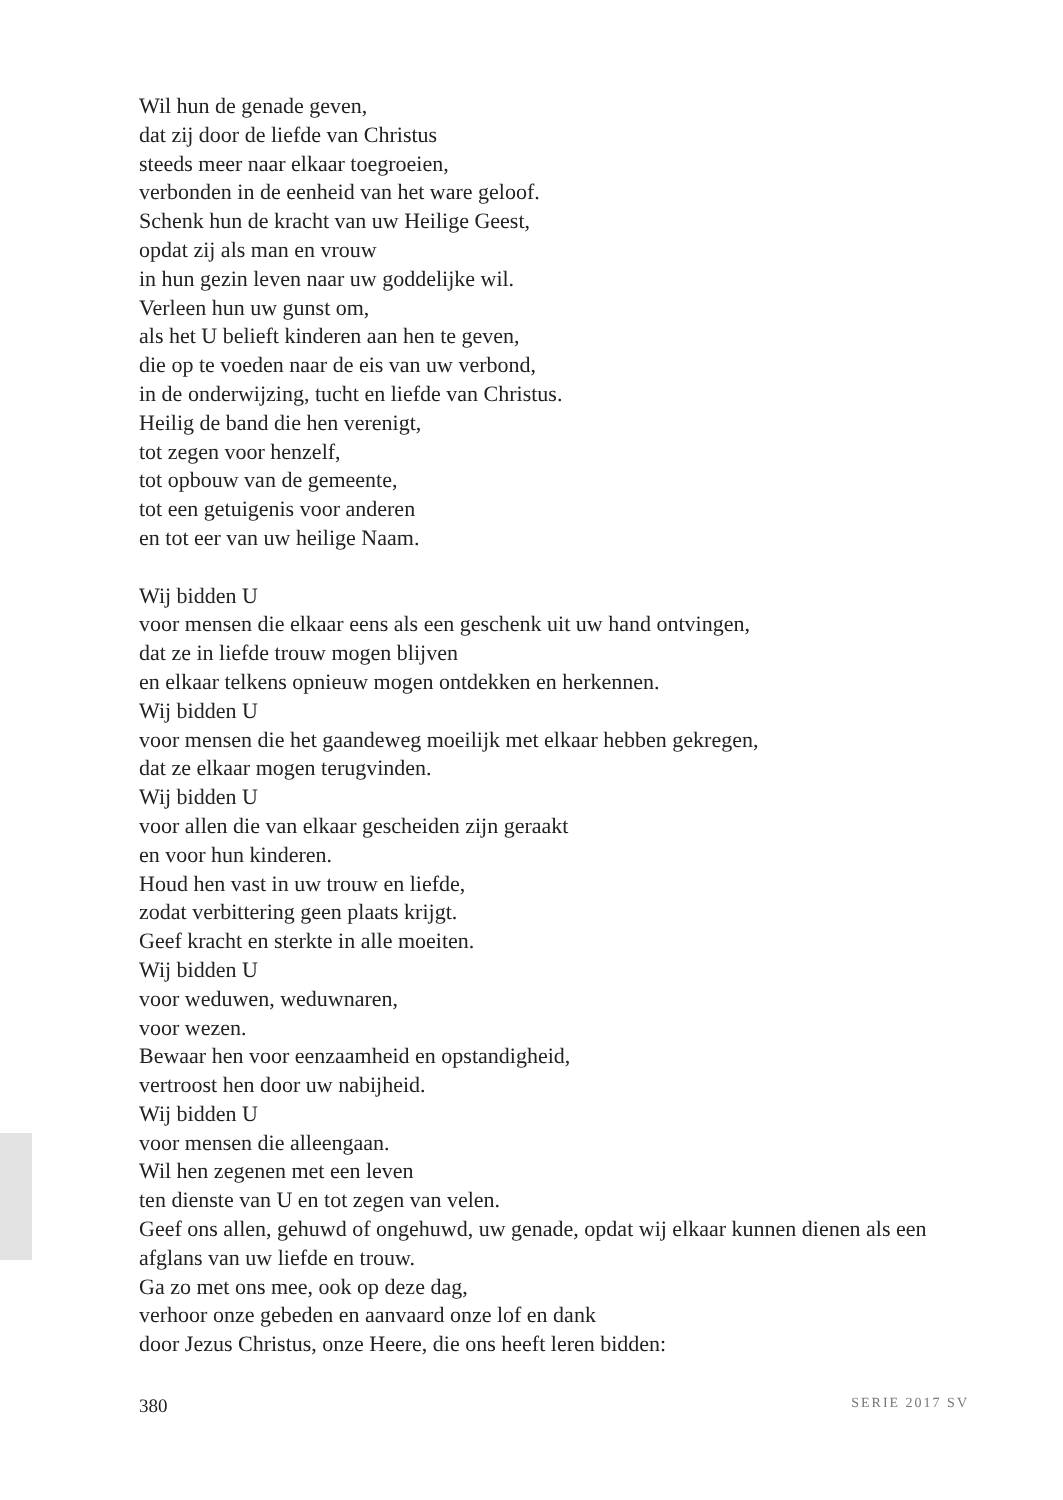Wil hun de genade geven,
dat zij door de liefde van Christus
steeds meer naar elkaar toegroeien,
verbonden in de eenheid van het ware geloof.
Schenk hun de kracht van uw Heilige Geest,
opdat zij als man en vrouw
in hun gezin leven naar uw goddelijke wil.
Verleen hun uw gunst om,
als het U belieft kinderen aan hen te geven,
die op te voeden naar de eis van uw verbond,
in de onderwijzing, tucht en liefde van Christus.
Heilig de band die hen verenigt,
tot zegen voor henzelf,
tot opbouw van de gemeente,
tot een getuigenis voor anderen
en tot eer van uw heilige Naam.
Wij bidden U
voor mensen die elkaar eens als een geschenk uit uw hand ontvingen,
dat ze in liefde trouw mogen blijven
en elkaar telkens opnieuw mogen ontdekken en herkennen.
Wij bidden U
voor mensen die het gaandeweg moeilijk met elkaar hebben gekregen,
dat ze elkaar mogen terugvinden.
Wij bidden U
voor allen die van elkaar gescheiden zijn geraakt
en voor hun kinderen.
Houd hen vast in uw trouw en liefde,
zodat verbittering geen plaats krijgt.
Geef kracht en sterkte in alle moeiten.
Wij bidden U
voor weduwen, weduwnaren,
voor wezen.
Bewaar hen voor eenzaamheid en opstandigheid,
vertroost hen door uw nabijheid.
Wij bidden U
voor mensen die alleengaan.
Wil hen zegenen met een leven
ten dienste van U en tot zegen van velen.
Geef ons allen, gehuwd of ongehuwd, uw genade, opdat wij elkaar kunnen dienen als een afglans van uw liefde en trouw.
Ga zo met ons mee, ook op deze dag,
verhoor onze gebeden en aanvaard onze lof en dank
door Jezus Christus, onze Heere, die ons heeft leren bidden:
380 SERIE 2017 SV